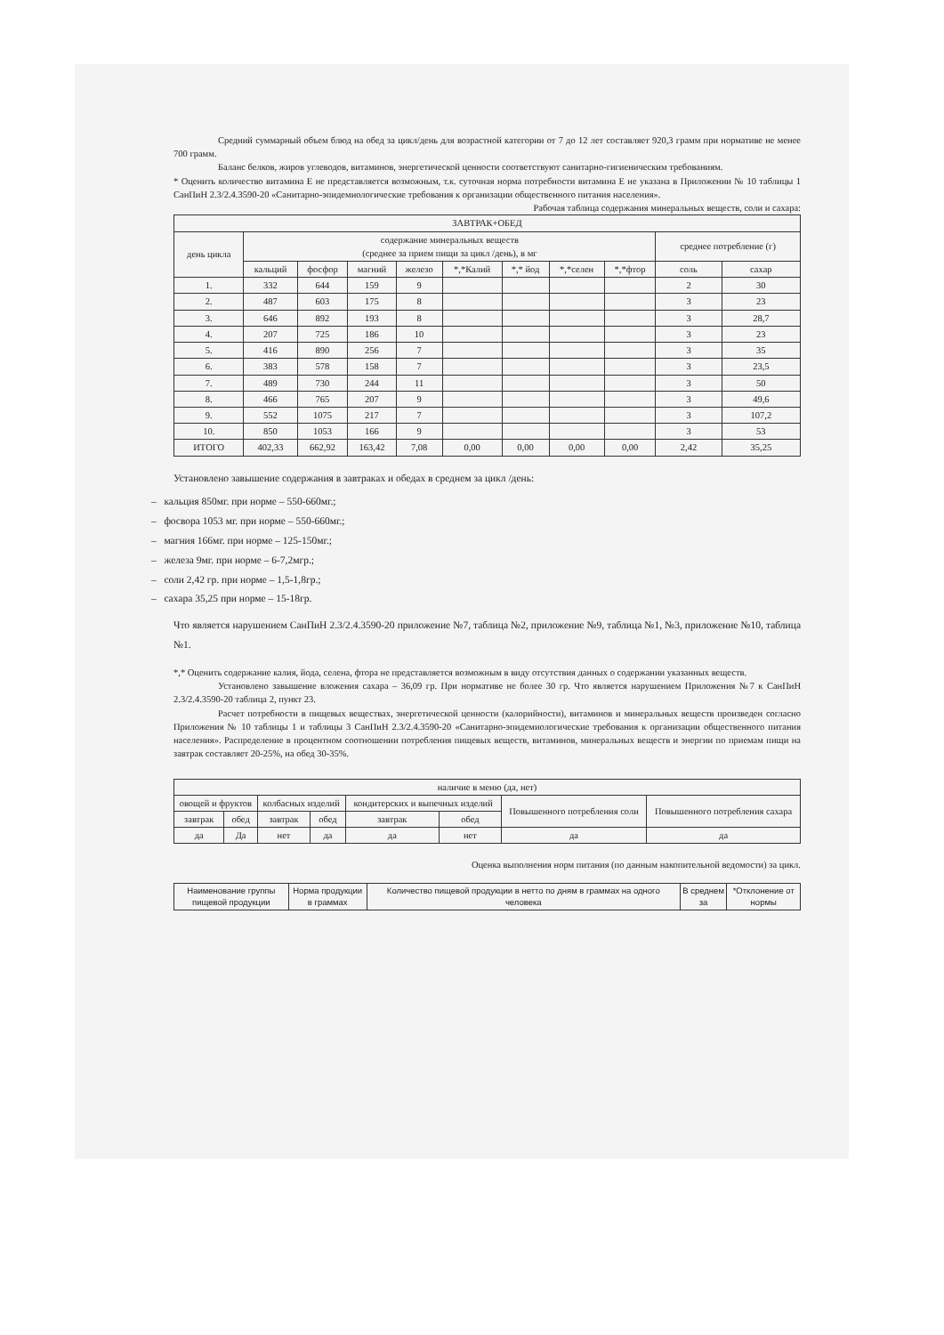Средний суммарный объем блюд на обед за цикл/день для возрастной категории от 7 до 12 лет составляет 920,3 грамм при нормативе не менее 700 грамм.
Баланс белков, жиров углеводов, витаминов, энергетической ценности соответствуют санитарно-гигиеническим требованиям.
* Оценить количество витамина Е не представляется возможным, т.к. суточная норма потребности витамина Е не указана в Приложении № 10 таблицы 1 СанПиН 2.3/2.4.3590-20 «Санитарно-эпидемиологические требования к организации общественного питания населения».
Рабочая таблица содержания минеральных веществ, соли и сахара:
| ЗАВТРАК+ОБЕД | | | | | | | | | | |
| --- | --- | --- | --- | --- | --- | --- | --- | --- | --- | --- |
| день цикла | содержание минеральных веществ (среднее за прием пищи за цикл /день), в мг | | | | | | | | среднее потребление (г) | |
| | кальций | фосфор | магний | железо | *,*Калий | *,* йод | *,*селен | *,*фтор | соль | сахар |
| 1. | 332 | 644 | 159 | 9 | | | | | 2 | 30 |
| 2. | 487 | 603 | 175 | 8 | | | | | 3 | 23 |
| 3. | 646 | 892 | 193 | 8 | | | | | 3 | 28,7 |
| 4. | 207 | 725 | 186 | 10 | | | | | 3 | 23 |
| 5. | 416 | 890 | 256 | 7 | | | | | 3 | 35 |
| 6. | 383 | 578 | 158 | 7 | | | | | 3 | 23,5 |
| 7. | 489 | 730 | 244 | 11 | | | | | 3 | 50 |
| 8. | 466 | 765 | 207 | 9 | | | | | 3 | 49,6 |
| 9. | 552 | 1075 | 217 | 7 | | | | | 3 | 107,2 |
| 10. | 850 | 1053 | 166 | 9 | | | | | 3 | 53 |
| ИТОГО | 402,33 | 662,92 | 163,42 | 7,08 | 0,00 | 0,00 | 0,00 | 0,00 | 2,42 | 35,25 |
Установлено завышение содержания в завтраках и обедах в среднем за цикл /день:
– кальция 850мг. при норме – 550-660мг.;
– фосвора 1053 мг. при норме – 550-660мг.;
– магния 166мг. при норме – 125-150мг.;
– железа 9мг. при норме – 6-7,2мгр.;
– соли 2,42 гр. при норме – 1,5-1,8гр.;
– сахара 35,25 при норме – 15-18гр.
Что является нарушением СанПиН 2.3/2.4.3590-20 приложение №7, таблица №2, приложение №9, таблица №1, №3, приложение №10, таблица №1.
*,* Оценить содержание калия, йода, селена, фтора не представляется возможным в виду отсутствия данных о содержании указанных веществ.
Установлено завышение вложения сахара – 36,09 гр. При нормативе не более 30 гр. Что является нарушением Приложения №7 к СанПиН 2.3/2.4.3590-20 таблица 2, пункт 23.
Расчет потребности в пищевых веществах, энергетической ценности (калорийности), витаминов и минеральных веществ произведен согласно Приложения № 10 таблицы 1 и таблицы 3 СанПиН 2.3/2.4.3590-20 «Санитарно-эпидемиологические требования к организации общественного питания населения». Распределение в процентном соотношении потребления пищевых веществ, витаминов, минеральных веществ и энергии по приемам пищи на завтрак составляет 20-25%, на обед 30-35%.
| наличие в меню (да, нет) | | | | | | | |
| --- | --- | --- | --- | --- | --- | --- | --- |
| овощей и фруктов | | колбасных изделий | | кондитерских и выпечных изделий | | Повышенного потребления соли | Повышенного потребления сахара |
| завтрак | обед | завтрак | обед | завтрак | обед | | |
| да | Да | нет | да | да | нет | да | да |
Оценка выполнения норм питания (по данным накопительной ведомости) за цикл.
| Наименование группы пищевой продукции | Норма продукции в граммах | Количество пищевой продукции в нетто по дням в граммах на одного человека | В среднем за | *Отклонение от нормы |